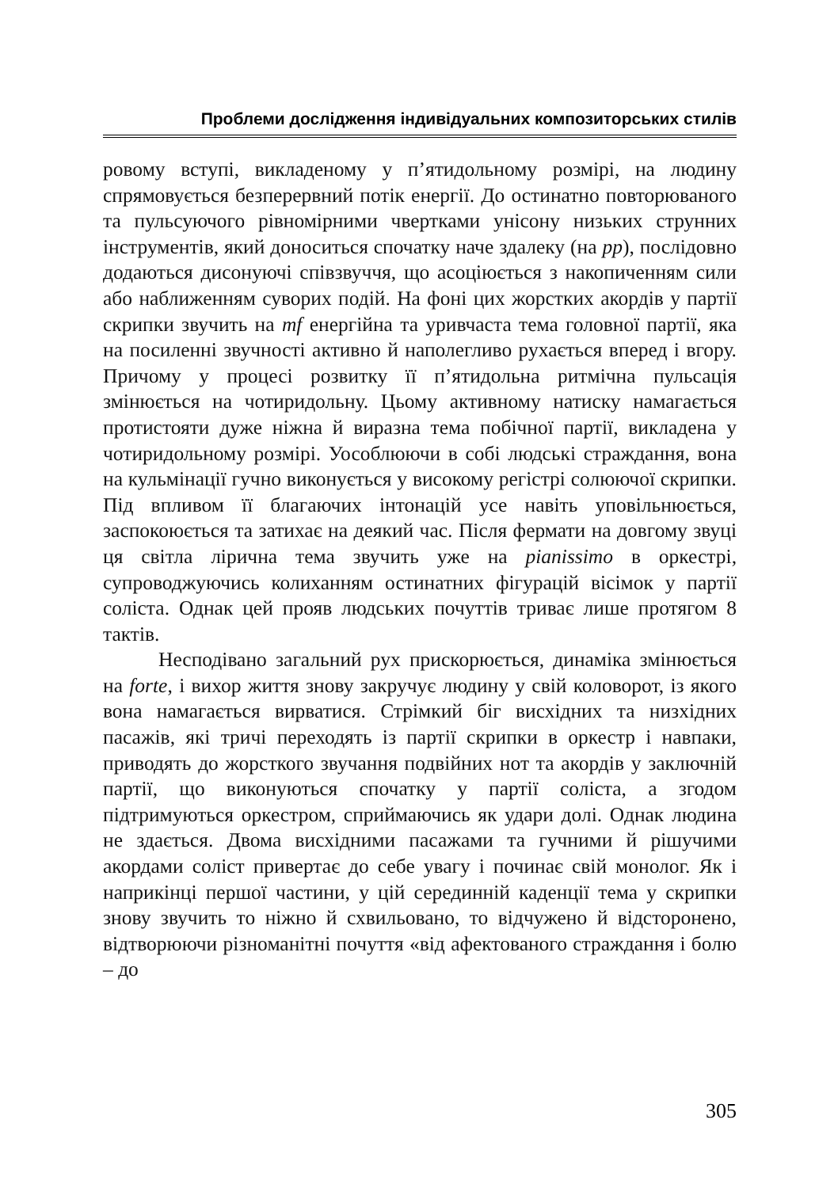Проблеми дослідження індивідуальних композиторських стилів
ровому вступі, викладеному у п’ятидольному розмірі, на людину спрямовується безперервний потік енергії. До остинатно повторюваного та пульсуючого рівномірними чвертками унісону низьких струнних інструментів, який доноситься спочатку наче здалеку (на pp), послідовно додаються дисонуючі співзвуччя, що асоціюється з накопиченням сили або наближенням суворих подій. На фоні цих жорстких акордів у партії скрипки звучить на mf енергійна та уривчаста тема головної партії, яка на посиленні звучності активно й наполегливо рухається вперед і вгору. Причому у процесі розвитку її п’ятидольна ритмічна пульсація змінюється на чотиридольну. Цьому активному натиску намагається протистояти дуже ніжна й виразна тема побічної партії, викладена у чотиридольному розмірі. Уособлюючи в собі людські страждання, вона на кульмінації гучно виконується у високому регістрі солюючої скрипки. Під впливом її благаючих інтонацій усе навіть уповільнюється, заспокоюється та затихає на деякий час. Після фермати на довгому звуці ця світла лірична тема звучить уже на pianissimo в оркестрі, супроводжуючись колиханням остинатних фігурацій вісімок у партії соліста. Однак цей прояв людських почуттів триває лише протягом 8 тактів.
Несподівано загальний рух прискорюється, динаміка змінюється на forte, і вихор життя знову закручує людину у свій коловорот, із якого вона намагається вирватися. Стрімкий біг висхідних та низхідних пасажів, які тричі переходять із партії скрипки в оркестр і навпаки, приводять до жорсткого звучання подвійних нот та акордів у заключній партії, що виконуються спочатку у партії соліста, а згодом підтримуються оркестром, сприймаючись як удари долі. Однак людина не здається. Двома висхідними пасажами та гучними й рішучими акордами соліст привертає до себе увагу і починає свій монолог. Як і наприкінці першої частини, у цій серединній каденції тема у скрипки знову звучить то ніжно й схвильовано, то відчужено й відсторонено, відтворюючи різноманітні почуття «від афектованого страждання і болю – до
305